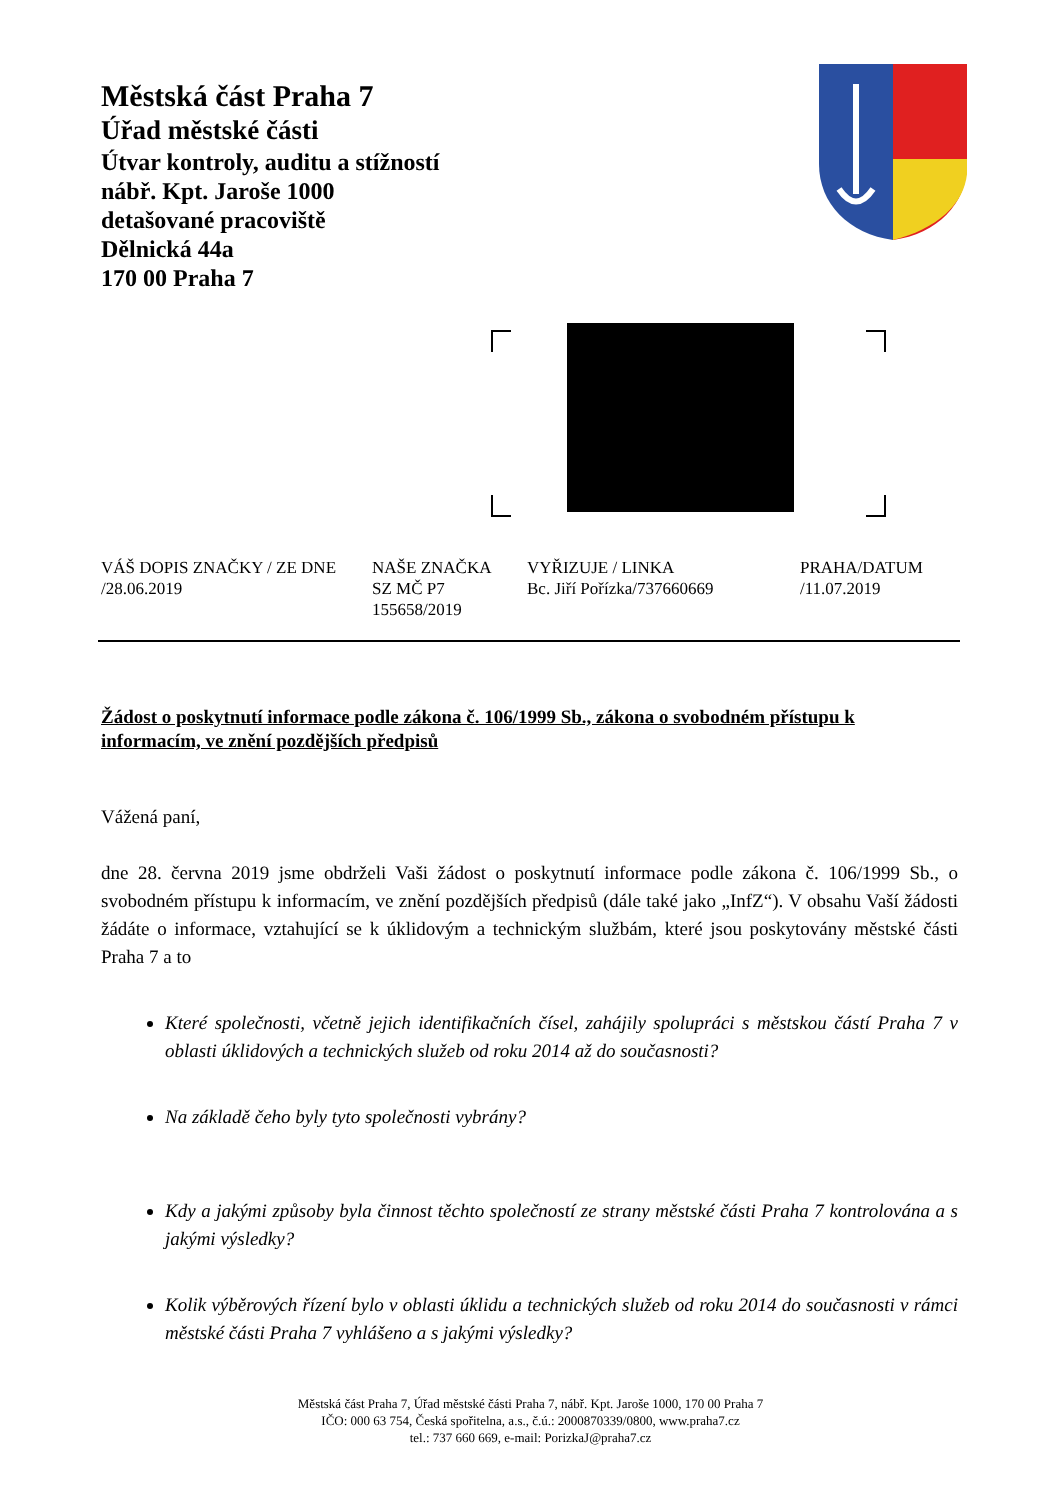Městská část Praha 7
Úřad městské části
Útvar kontroly, auditu a stížností
nábř. Kpt. Jaroše 1000
detašované pracoviště
Dělnická 44a
170 00 Praha 7
VÁŠ DOPIS ZNAČKY / ZE DNE
/28.06.2019
NAŠE ZNAČKA
SZ MČ P7
155658/2019
VYŘIZUJE / LINKA
Bc. Jiří Pořízka/737660669
PRAHA/DATUM
/11.07.2019
Žádost o poskytnutí informace podle zákona č. 106/1999 Sb., zákona o svobodném přístupu k informacím, ve znění pozdějších předpisů
Vážená paní,
dne 28. června 2019 jsme obdrželi Vaši žádost o poskytnutí informace podle zákona č. 106/1999 Sb., o svobodném přístupu k informacím, ve znění pozdějších předpisů (dále také jako „InfZ“). V obsahu Vaší žádosti žádáte o informace, vztahující se k úklidovým a technickým službám, které jsou poskytovány městské části Praha 7 a to
Které společnosti, včetně jejich identifikačních čísel, zahájily spolupráci s městskou částí Praha 7 v oblasti úklidových a technických služeb od roku 2014 až do současnosti?
Na základě čeho byly tyto společnosti vybrány?
Kdy a jakými způsoby byla činnost těchto společností ze strany městské části Praha 7 kontrolována a s jakými výsledky?
Kolik výběrových řízení bylo v oblasti úklidu a technických služeb od roku 2014 do současnosti v rámci městské části Praha 7 vyhlášeno a s jakými výsledky?
Městská část Praha 7, Úřad městské části Praha 7, nábř. Kpt. Jaroše 1000, 170 00 Praha 7
IČO: 000 63 754, Česká spořitelna, a.s., č.ú.: 2000870339/0800, www.praha7.cz
tel.: 737 660 669, e-mail: PorizkaJ@praha7.cz